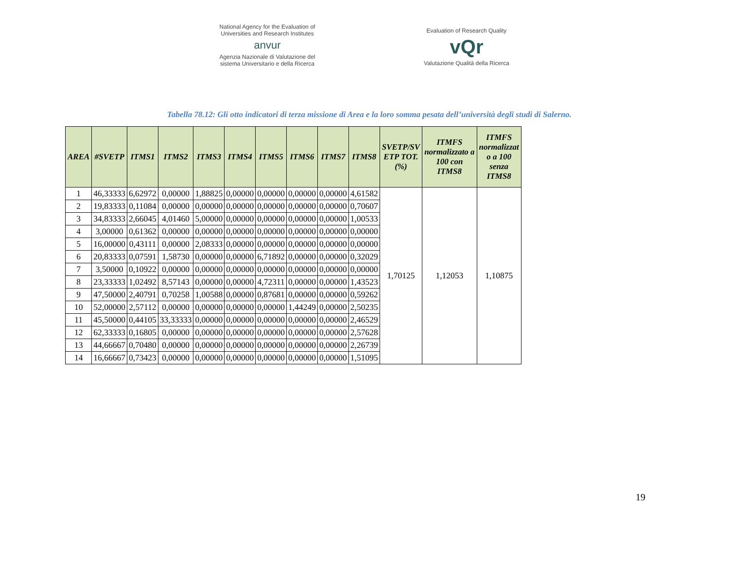National Agency for the Evaluation of
Universities and Research Institutes
anvur
Agenzia Nazionale di Valutazione del
sistema Universitario e della Ricerca
Evaluation of Research Quality
vQr
Valutazione Qualità della Ricerca
Tabella 78.12: Gli otto indicatori di terza missione di Area e la loro somma pesata dell’università degli studi di Salerno.
| AREA | #SVETP | ITMS1 | ITMS2 | ITMS3 | ITMS4 | ITMS5 | ITMS6 | ITMS7 | ITMS8 | SVETP/SV ETP TOT. (%) | ITMFS normalizzato a 100 con ITMS8 | ITMFS normalizzat o a 100 senza ITMS8 |
| --- | --- | --- | --- | --- | --- | --- | --- | --- | --- | --- | --- | --- |
| 1 | 46,33333 | 6,62972 | 0,00000 | 1,88825 | 0,00000 | 0,00000 | 0,00000 | 0,00000 | 4,61582 | 1,70125 | 1,12053 | 1,10875 |
| 2 | 19,83333 | 0,11084 | 0,00000 | 0,00000 | 0,00000 | 0,00000 | 0,00000 | 0,00000 | 0,70607 | | | |
| 3 | 34,83333 | 2,66045 | 4,01460 | 5,00000 | 0,00000 | 0,00000 | 0,00000 | 0,00000 | 1,00533 | | | |
| 4 | 3,00000 | 0,61362 | 0,00000 | 0,00000 | 0,00000 | 0,00000 | 0,00000 | 0,00000 | 0,00000 | | | |
| 5 | 16,00000 | 0,43111 | 0,00000 | 2,08333 | 0,00000 | 0,00000 | 0,00000 | 0,00000 | 0,00000 | | | |
| 6 | 20,83333 | 0,07591 | 1,58730 | 0,00000 | 0,00000 | 6,71892 | 0,00000 | 0,00000 | 0,32029 | | | |
| 7 | 3,50000 | 0,10922 | 0,00000 | 0,00000 | 0,00000 | 0,00000 | 0,00000 | 0,00000 | 0,00000 | | | |
| 8 | 23,33333 | 1,02492 | 8,57143 | 0,00000 | 0,00000 | 4,72311 | 0,00000 | 0,00000 | 1,43523 | | | |
| 9 | 47,50000 | 2,40791 | 0,70258 | 1,00588 | 0,00000 | 0,87681 | 0,00000 | 0,00000 | 0,59262 | | | |
| 10 | 52,00000 | 2,57112 | 0,00000 | 0,00000 | 0,00000 | 0,00000 | 1,44249 | 0,00000 | 2,50235 | | | |
| 11 | 45,50000 | 0,44105 | 33,33333 | 0,00000 | 0,00000 | 0,00000 | 0,00000 | 0,00000 | 2,46529 | | | |
| 12 | 62,33333 | 0,16805 | 0,00000 | 0,00000 | 0,00000 | 0,00000 | 0,00000 | 0,00000 | 2,57628 | | | |
| 13 | 44,66667 | 0,70480 | 0,00000 | 0,00000 | 0,00000 | 0,00000 | 0,00000 | 0,00000 | 2,26739 | | | |
| 14 | 16,66667 | 0,73423 | 0,00000 | 0,00000 | 0,00000 | 0,00000 | 0,00000 | 0,00000 | 1,51095 | | | |
19